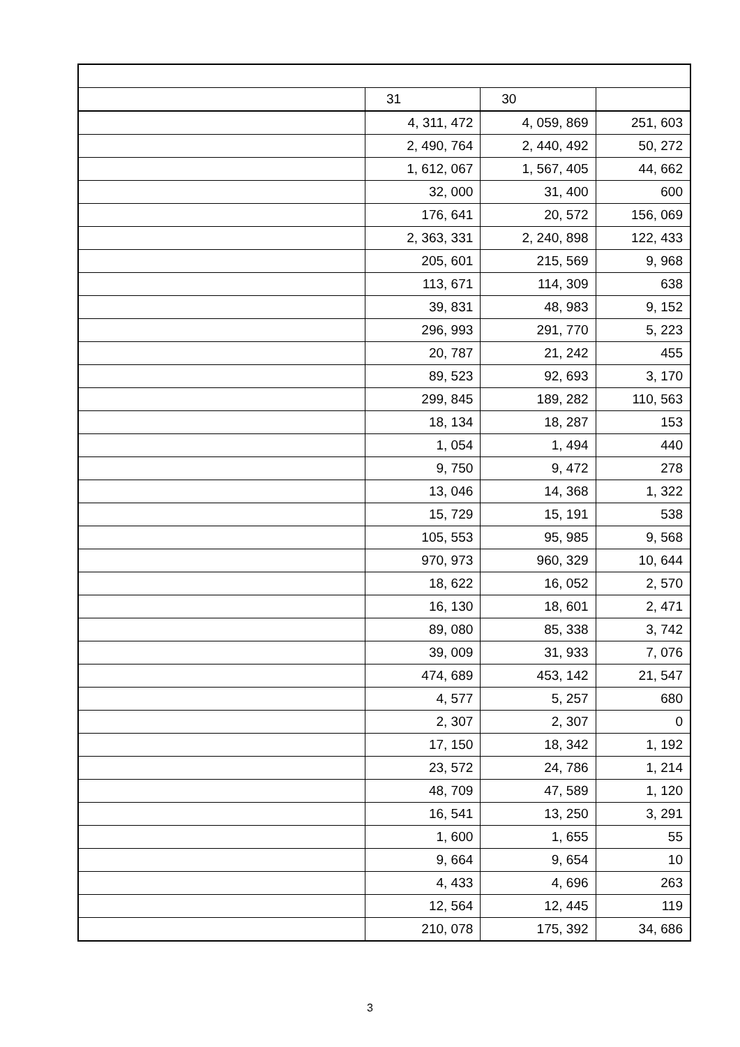| | 31 | 30 | |
| --- | --- | --- | --- |
| | 4, 311, 472 | 4, 059, 869 | 251, 603 |
| | 2, 490, 764 | 2, 440, 492 | 50, 272 |
| | 1, 612, 067 | 1, 567, 405 | 44, 662 |
| | 32, 000 | 31, 400 | 600 |
| | 176, 641 | 20, 572 | 156, 069 |
| | 2, 363, 331 | 2, 240, 898 | 122, 433 |
| | 205, 601 | 215, 569 | 9, 968 |
| | 113, 671 | 114, 309 | 638 |
| | 39, 831 | 48, 983 | 9, 152 |
| | 296, 993 | 291, 770 | 5, 223 |
| | 20, 787 | 21, 242 | 455 |
| | 89, 523 | 92, 693 | 3, 170 |
| | 299, 845 | 189, 282 | 110, 563 |
| | 18, 134 | 18, 287 | 153 |
| | 1, 054 | 1, 494 | 440 |
| | 9, 750 | 9, 472 | 278 |
| | 13, 046 | 14, 368 | 1, 322 |
| | 15, 729 | 15, 191 | 538 |
| | 105, 553 | 95, 985 | 9, 568 |
| | 970, 973 | 960, 329 | 10, 644 |
| | 18, 622 | 16, 052 | 2, 570 |
| | 16, 130 | 18, 601 | 2, 471 |
| | 89, 080 | 85, 338 | 3, 742 |
| | 39, 009 | 31, 933 | 7, 076 |
| | 474, 689 | 453, 142 | 21, 547 |
| | 4, 577 | 5, 257 | 680 |
| | 2, 307 | 2, 307 | 0 |
| | 17, 150 | 18, 342 | 1, 192 |
| | 23, 572 | 24, 786 | 1, 214 |
| | 48, 709 | 47, 589 | 1, 120 |
| | 16, 541 | 13, 250 | 3, 291 |
| | 1, 600 | 1, 655 | 55 |
| | 9, 664 | 9, 654 | 10 |
| | 4, 433 | 4, 696 | 263 |
| | 12, 564 | 12, 445 | 119 |
| | 210, 078 | 175, 392 | 34, 686 |
3